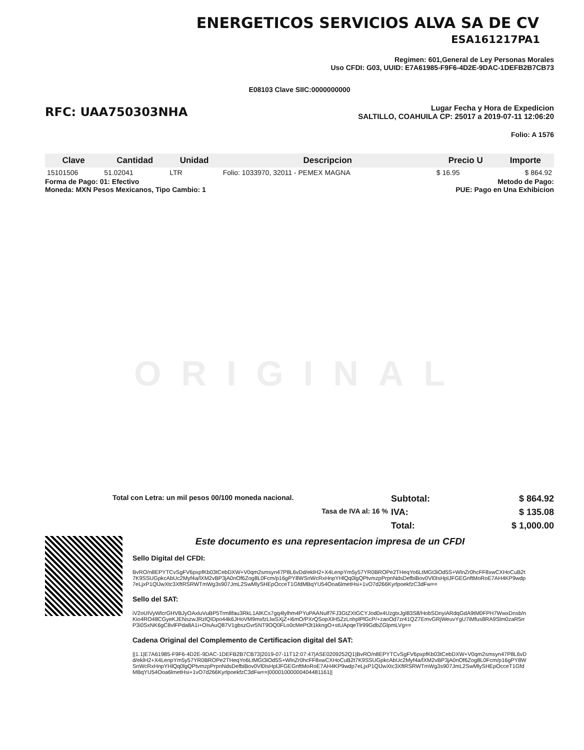ENERGETICOS SERVICIOS ALVA SA DE CV
ESA161217PA1
Regimen: 601,General de Ley Personas Morales
Uso CFDI: G03, UUID: E7A61985-F9F6-4D2E-9DAC-1DEFB2B7CB73
E08103 Clave SIIC:0000000000
RFC: UAA750303NHA
Lugar Fecha y Hora de Expedicion
SALTILLO, COAHUILA CP: 25017 a 2019-07-11 12:06:20
Folio: A 1576
| Clave | Cantidad | Unidad | Descripcion | Precio U | Importe |
| --- | --- | --- | --- | --- | --- |
| 15101506 | 51.02041 | LTR | Folio: 1033970, 32011 - PEMEX MAGNA | $ 16.95 | $ 864.92 |
Forma de Pago: 01: Efectivo
Moneda: MXN Pesos Mexicanos, Tipo Cambio: 1
Metodo de Pago:
PUE: Pago en Una Exhibicion
ORIGINAL
Total con Letra: un mil pesos 00/100 moneda nacional.
Subtotal: $ 864.92 Tasa de IVA al: 16 % IVA: $ 135.08 Total: $ 1,000.00
Este documento es una representacion impresa de un CFDI
Sello Digital del CFDI:
BvRO/n8EPYTCvSgFV6pxpfKb03tCebDXW+V0qm2smsyn47P8L6vDd/eklH2+X4LenpYm5y57YR0BROPe2THeqYo6LtMGt3iOd5S+WlnZr0hcFF8xwCXHoCuB2t7K9SSUGpkcAbUc2Myf4a/lXM2vBP3jA0nOf6Zog8L0Fcm/p16gPY8WSnWcRxHnpYHlQq0lgQPtvmzpPrpnNdsDefbiBov0Vl0IsHplJFGEGnftMoRoE7AH4KP9wdp7eLjxP1QlJwXtc3XftRSRWTmWg3s907JmL2SwMlySHEpOcceT1GfdMBqYU54Ooa6lmetHsi+1vO7d266KyrlpoekfzC3dFw==
Sello del SAT:
iV2oUIVyWlcrGHVBJyOAxluVuBP5Trm8fau3RkL1AlKCs7gq4lylhm4PYuPAANulf7FJ3GtZXtGCYJod0x4UzgtxJgl83S8/HobSDnyiARdqGdA9tM0FPH7WwxDnsb/nKio4RO48CGyeKJENszwJRzlQIDpo44k6JHoVM9mxfzLlwSXjZ+i6mO/PXrQSopXIH5ZzLnhplPlGcP/+zaoOd7zr41QZ7EmvGRjWeuvYgU7iMfus8RA9Slm0zaR5rrP3i0SxNK6gC8vlFPda8A1i+OIsAuQ87V1gbszGvr5NT9OQ0FLo0cMePt3t1kkngO+stUApqeTlr99GdbZGlpmLVg==
Cadena Original del Complemento de Certificacion digital del SAT:
||1.1|E7A61985-F9F6-4D2E-9DAC-1DEFB2B7CB73|2019-07-11T12:07:47|ASE0209252Q1|BvRO/n8EPYTCvSgFV6pxpfKb03tCebDXW+V0qm2smsyn47P8L6vDd/eklH2+X4LenpYm5y57YR0BROPe2THeqYo6LtMGt3iOd5S+WlnZr0hcFF8xwCXHoCuB2t7K9SSUGpkcAbUc2Myf4a/lXM2vBP3jA0nOf6Zog8L0Fcm/p16gPY8WSnWcRxHnpYHlQq0lgQPtvmzpPrpnNdsDefbiBov0Vl0IsHplJFGEGnftMoRoE7AH4KP9wdp7eLjxP1QlJwXtc3XftRSRWTmWg3s907JmL2SwMlySHEpOcceT1GfdMBqYU54Ooa6lmetHsi+1vO7d266KyrlpoekfzC3dFw==|00001000000404481161||